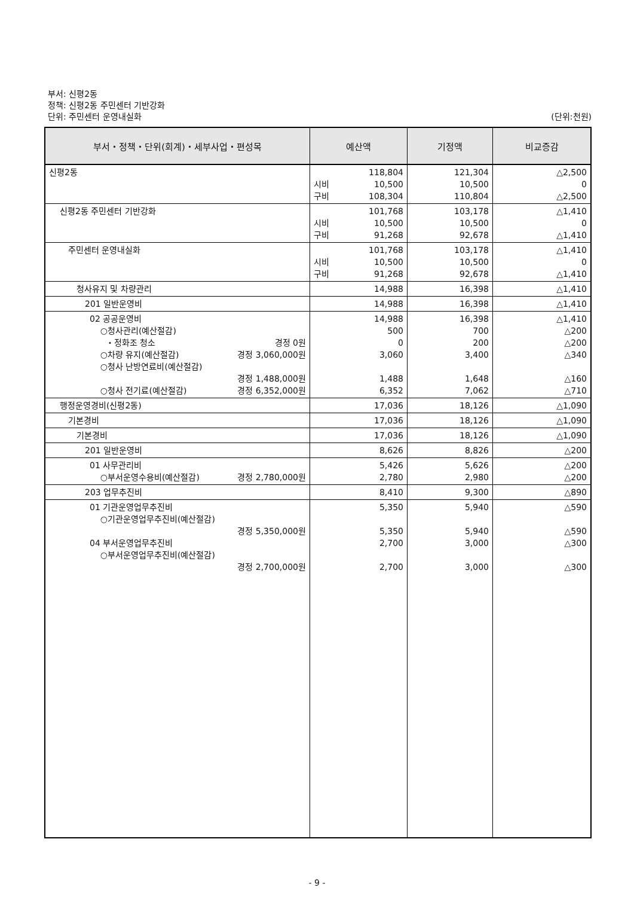부서: 신평2동
정책: 신평2동 주민센터 기반강화
단위: 주민센터 운영내실화 (단위:천원)
| 부서・정책・단위(회계)・세부사업・편성목 | 예산액 | 기정액 | 비교증감 |
| --- | --- | --- | --- |
| 신평2동 | 118,804 시비 10,500 구비 108,304 | 121,304 10,500 110,804 | △2,500 0 △2,500 |
| 신평2동 주민센터 기반강화 | 101,768 시비 10,500 구비 91,268 | 103,178 10,500 92,678 | △1,410 0 △1,410 |
| 주민센터 운영내실화 | 101,768 시비 10,500 구비 91,268 | 103,178 10,500 92,678 | △1,410 0 △1,410 |
| 청사유지 및 차량관리 | 14,988 | 16,398 | △1,410 |
| 201 일반운영비 | 14,988 | 16,398 | △1,410 |
| 02 공공운영비 ○청사관리(예산절감) ・정화조 청소 경정 0원 ○차량 유지(예산절감) 경정 3,060,000원 ○청사 난방연료비(예산절감) 경정 1,488,000원 ○청사 전기료(예산절감) 경정 6,352,000원 | 14,988 500 0 3,060 1,488 6,352 | 16,398 700 200 3,400 1,648 7,062 | △1,410 △200 △200 △340 △160 △710 |
| 행정운영경비(신평2동) | 17,036 | 18,126 | △1,090 |
| 기본경비 | 17,036 | 18,126 | △1,090 |
| 기본경비 | 17,036 | 18,126 | △1,090 |
| 201 일반운영비 | 8,626 | 8,826 | △200 |
| 01 사무관리비 ○부서운영수용비(예산절감) 경정 2,780,000원 | 5,426 2,780 | 5,626 2,980 | △200 △200 |
| 203 업무추진비 | 8,410 | 9,300 | △890 |
| 01 기관운영업무추진비 ○기관운영업무추진비(예산절감) 경정 5,350,000원 04 부서운영업무추진비 ○부서운영업무추진비(예산절감) 경정 2,700,000원 | 5,350 5,350 2,700 2,700 | 5,940 5,940 3,000 3,000 | △590 △590 △300 △300 |
- 9 -